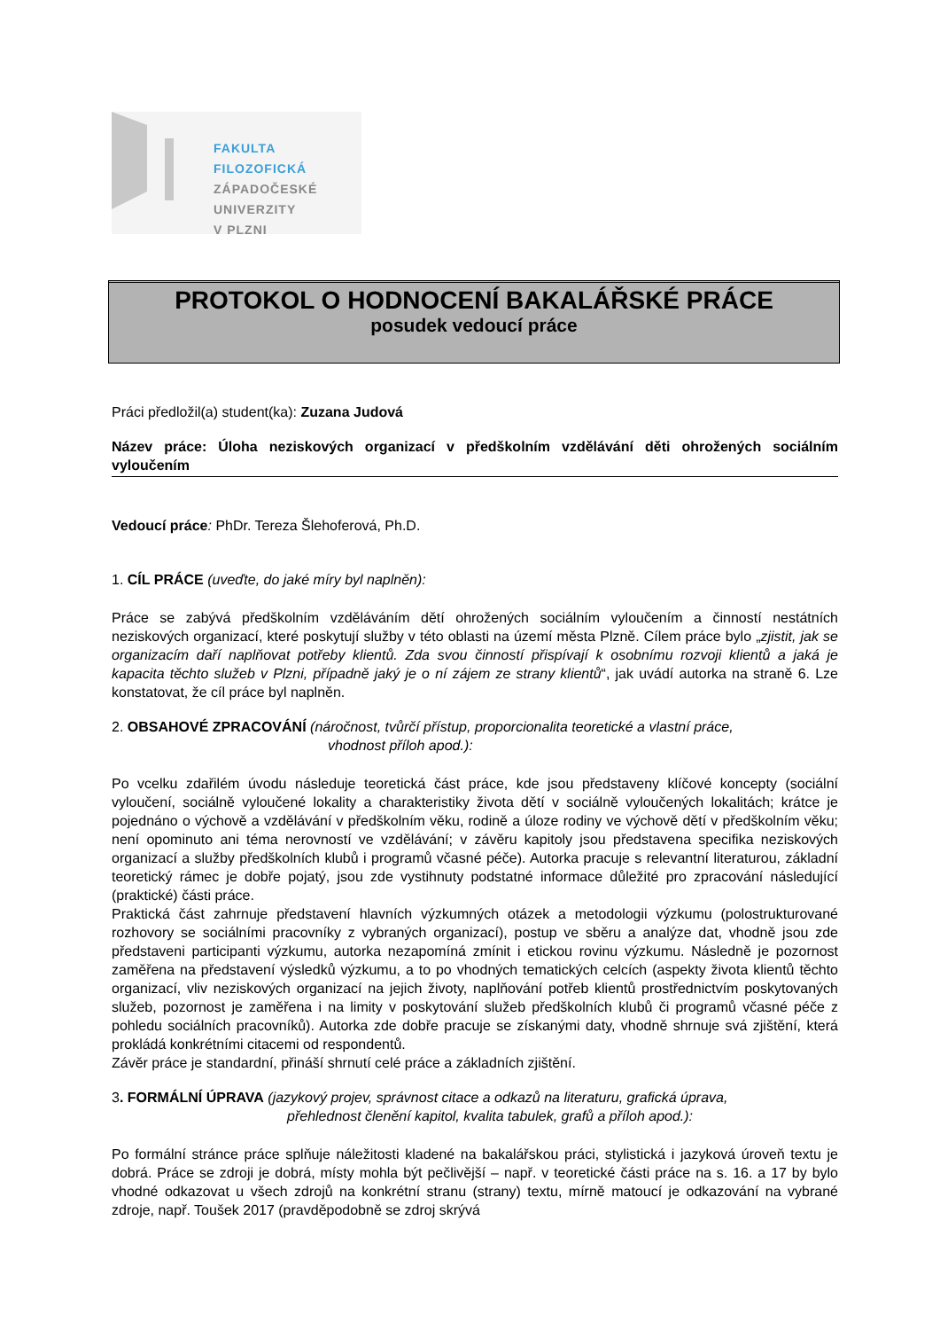FAKULTA FILOZOFICKÁ
ZÁPADOČESKÉ
UNIVERZITY
V PLZNI
PROTOKOL O HODNOCENÍ BAKALÁŘSKÉ PRÁCE
posudek vedoucí práce
Práci předložil(a) student(ka): Zuzana Judová
Název práce: Úloha neziskových organizací v předškolním vzdělávání děti ohrožených sociálním vyloučením
Vedoucí práce: PhDr. Tereza Šlehoferová, Ph.D.
1. CÍL PRÁCE (uveďte, do jaké míry byl naplněn):
Práce se zabývá předškolním vzděláváním dětí ohrožených sociálním vyloučením a činností nestátních neziskových organizací, které poskytují služby v této oblasti na území města Plzně. Cílem práce bylo „zjistit, jak se organizacím daří naplňovat potřeby klientů. Zda svou činností přispívají k osobnímu rozvoji klientů a jaká je kapacita těchto služeb v Plzni, případně jaký je o ní zájem ze strany klientů“, jak uvádí autorka na straně 6. Lze konstatovat, že cíl práce byl naplněn.
2. OBSAHOVÉ ZPRACOVÁNÍ (náročnost, tvůrčí přístup, proporcionalita teoretické a vlastní práce,
vhodnost příloh apod.):
Po vcelku zdařilém úvodu následuje teoretická část práce, kde jsou představeny klíčové koncepty (sociální vyloučení, sociálně vyloučené lokality a charakteristiky života dětí v sociálně vyloučených lokalitách; krátce je pojednáno o výchově a vzdělávání v předškolním věku, rodině a úloze rodiny ve výchově dětí v předškolním věku; není opominuto ani téma nerovností ve vzdělávání; v závěru kapitoly jsou představena specifika neziskových organizací a služby předškolních klubů i programů včasné péče). Autorka pracuje s relevantní literaturou, základní teoretický rámec je dobře pojatý, jsou zde vystihnuty podstatné informace důležité pro zpracování následující (praktické) části práce.
Praktická část zahrnuje představení hlavních výzkumných otázek a metodologii výzkumu (polostrukturované rozhovory se sociálními pracovníky z vybraných organizací), postup ve sběru a analýze dat, vhodně jsou zde představeni participanti výzkumu, autorka nezapomíná zmínit i etickou rovinu výzkumu. Následně je pozornost zaměřena na představení výsledků výzkumu, a to po vhodných tematických celcích (aspekty života klientů těchto organizací, vliv neziskových organizací na jejich životy, naplňování potřeb klientů prostřednictvím poskytovaných služeb, pozornost je zaměřena i na limity v poskytování služeb předškolních klubů či programů včasné péče z pohledu sociálních pracovníků). Autorka zde dobře pracuje se získanými daty, vhodně shrnuje svá zjištění, která prokládá konkrétními citacemi od respondentů.
Závěr práce je standardní, přináší shrnutí celé práce a základních zjištění.
3. FORMÁLNÍ ÚPRAVA (jazykový projev, správnost citace a odkazů na literaturu, grafická úprava,
přehlednost členění kapitol, kvalita tabulek, grafů a příloh apod.):
Po formální stránce práce splňuje náležitosti kladené na bakalářskou práci, stylistická i jazyková úroveň textu je dobrá. Práce se zdroji je dobrá, místy mohla být pečlivější – např. v teoretické části práce na s. 16. a 17 by bylo vhodné odkazovat u všech zdrojů na konkrétní stranu (strany) textu, mírně matoucí je odkazování na vybrané zdroje, např. Toušek 2017 (pravděpodobně se zdroj skrývá